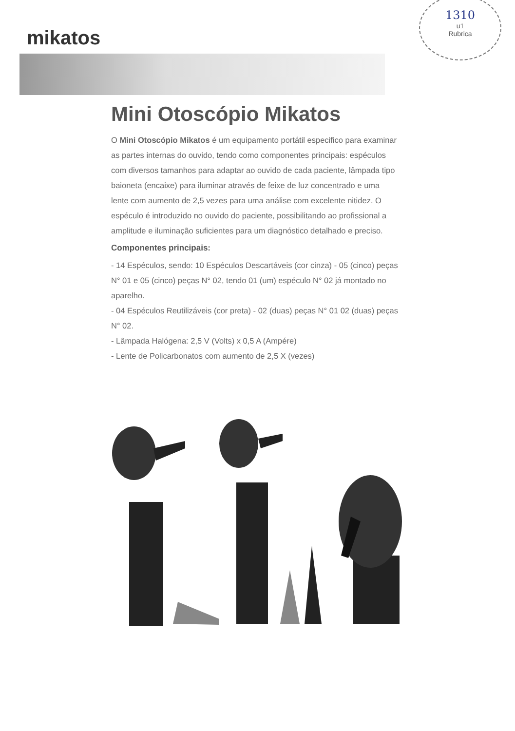1310
u1
Rubrica
mikatos
Mini Otoscópio Mikatos
O Mini Otoscópio Mikatos é um equipamento portátil especifico para examinar as partes internas do ouvido, tendo como componentes principais: espéculos com diversos tamanhos para adaptar ao ouvido de cada paciente, lâmpada tipo baioneta (encaixe) para iluminar através de feixe de luz concentrado e uma lente com aumento de 2,5 vezes para uma análise com excelente nitidez. O espéculo é introduzido no ouvido do paciente, possibilitando ao profissional a amplitude e iluminação suficientes para um diagnóstico detalhado e preciso.
Componentes principais:
- 14 Espéculos, sendo: 10 Espéculos Descartáveis (cor cinza) - 05 (cinco) peças N° 01 e 05 (cinco) peças N° 02, tendo 01 (um) espéculo N° 02 já montado no aparelho.
- 04 Espéculos Reutilizáveis (cor preta) - 02 (duas) peças N° 01 02 (duas) peças N° 02.
- Lâmpada Halógena: 2,5 V (Volts) x 0,5 A (Ampére)
- Lente de Policarbonatos com aumento de 2,5 X (vezes)